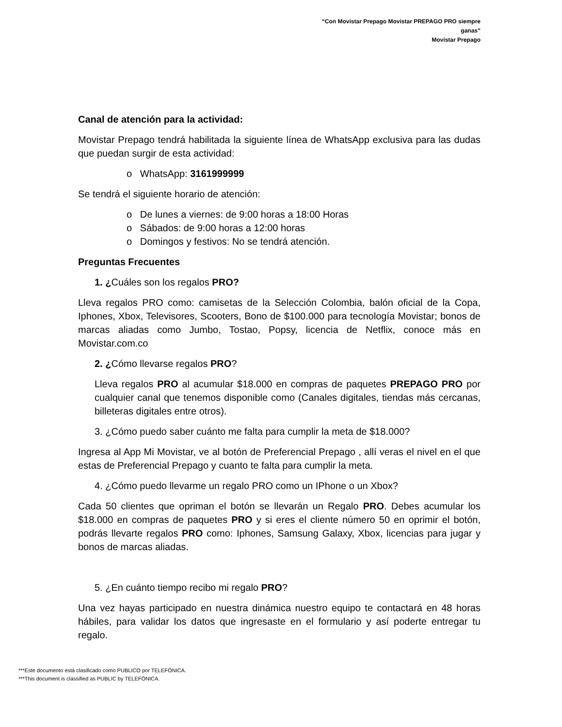“Con Movistar Prepago Movistar PREPAGO PRO siempre ganas”
Movistar Prepago
Canal de atención para la actividad:
Movistar Prepago tendrá habilitada la siguiente línea de WhatsApp exclusiva para las dudas que puedan surgir de esta actividad:
o WhatsApp: 3161999999
Se tendrá el siguiente horario de atención:
o De lunes a viernes: de 9:00 horas a 18:00 Horas
o Sábados: de 9:00 horas a 12:00 horas
o Domingos y festivos: No se tendrá atención.
Preguntas Frecuentes
1. ¿Cuáles son los regalos PRO?
Lleva regalos PRO como: camisetas de la Selección Colombia, balón oficial de la Copa, Iphones, Xbox, Televisores, Scooters, Bono de $100.000 para tecnología Movistar; bonos de marcas aliadas como Jumbo, Tostao, Popsy, licencia de Netflix, conoce más en Movistar.com.co
2. ¿Cómo llevarse regalos PRO?
Lleva regalos PRO al acumular $18.000 en compras de paquetes PREPAGO PRO por cualquier canal que tenemos disponible como (Canales digitales, tiendas más cercanas, billeteras digitales entre otros).
3. ¿Cómo puedo saber cuánto me falta para cumplir la meta de $18.000?
Ingresa al App Mi Movistar, ve al botón de Preferencial Prepago , allí veras el nivel en el que estas de Preferencial Prepago y cuanto te falta para cumplir la meta.
4. ¿Cómo puedo llevarme un regalo PRO como un IPhone o un Xbox?
Cada 50 clientes que opriman el botón se llevarán un Regalo PRO. Debes acumular los $18.000 en compras de paquetes PRO y si eres el cliente número 50 en oprimir el botón, podrás llevarte regalos PRO como: Iphones, Samsung Galaxy, Xbox, licencias para jugar y bonos de marcas aliadas.
5. ¿En cuánto tiempo recibo mi regalo PRO?
Una vez hayas participado en nuestra dinámica nuestro equipo te contactará en 48 horas hábiles, para validar los datos que ingresaste en el formulario y así poderte entregar tu regalo.
***Este documento está clasificado como PUBLICO por TELEFÓNICA.
***This document is classified as PUBLIC by TELEFÓNICA.